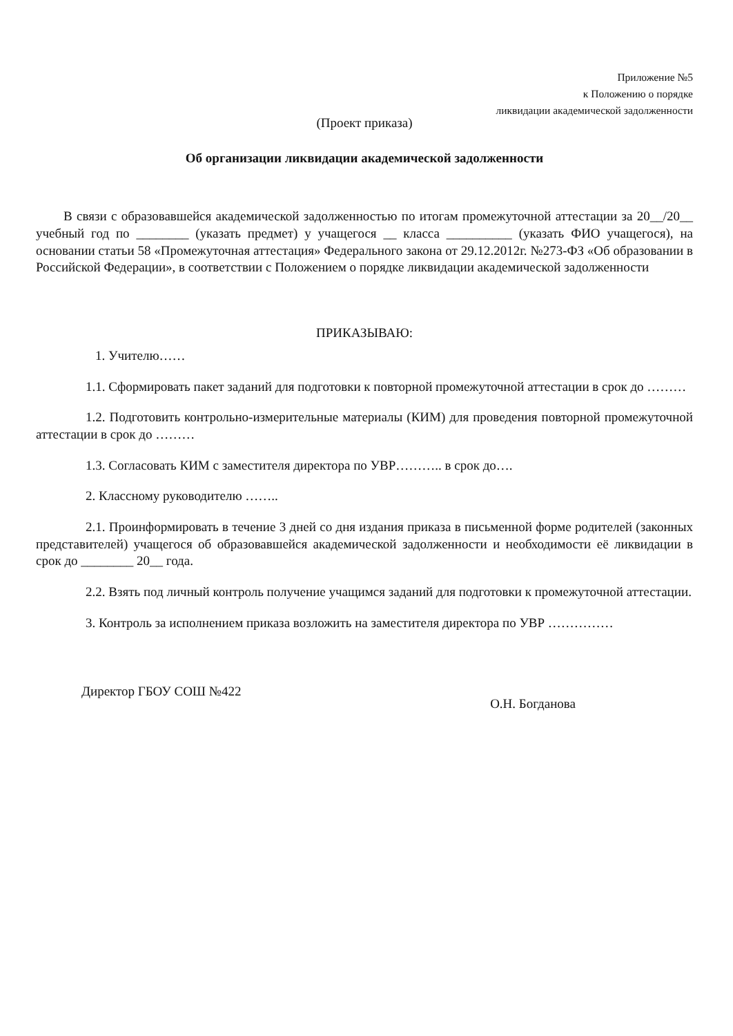Приложение №5
к Положению о порядке
ликвидации академической задолженности
(Проект приказа)
Об организации ликвидации академической задолженности
В связи с образовавшейся академической задолженностью по итогам промежуточной аттестации за 20__/20__ учебный год по ________ (указать предмет) у учащегося __ класса __________ (указать ФИО учащегося), на основании статьи 58 «Промежуточная аттестация» Федерального закона от 29.12.2012г. №273-ФЗ «Об образовании в Российской Федерации», в соответствии с Положением о порядке ликвидации академической задолженности
ПРИКАЗЫВАЮ:
1. Учителю……
1.1. Сформировать пакет заданий для подготовки к повторной промежуточной аттестации в срок до ………
1.2. Подготовить контрольно-измерительные материалы (КИМ) для проведения повторной промежуточной аттестации в срок до ………
1.3. Согласовать КИМ с заместителя директора по УВР……….. в срок до….
2. Классному руководителю ……..
2.1. Проинформировать в течение 3 дней со дня издания приказа в письменной форме родителей (законных представителей) учащегося об образовавшейся академической задолженности и необходимости её ликвидации в срок до ________ 20__ года.
2.2. Взять под личный контроль получение учащимся заданий для подготовки к промежуточной аттестации.
3. Контроль за исполнением приказа возложить на заместителя директора по УВР ……………
Директор ГБОУ СОШ №422 О.Н. Богданова